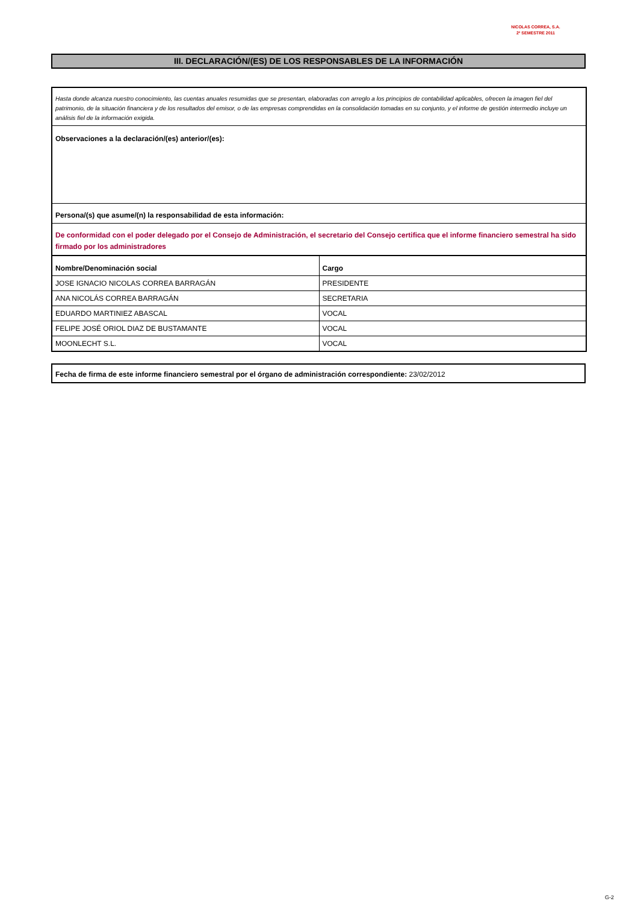NICOLAS CORREA, S.A.
2º SEMESTRE 2011
III. DECLARACIÓN/(ES) DE LOS RESPONSABLES DE LA INFORMACIÓN
Hasta donde alcanza nuestro conocimiento, las cuentas anuales resumidas que se presentan, elaboradas con arreglo a los principios de contabilidad aplicables, ofrecen la imagen fiel del patrimonio, de la situación financiera y de los resultados del emisor, o de las empresas comprendidas en la consolidación tomadas en su conjunto, y el informe de gestión intermedio incluye un análisis fiel de la información exigida.
Observaciones a la declaración/(es) anterior/(es):
Persona/(s) que asume/(n) la responsabilidad de esta información:
De conformidad con el poder delegado por el Consejo de Administración, el secretario del Consejo certifica que el informe financiero semestral ha sido firmado por los administradores
| Nombre/Denominación social | Cargo |
| --- | --- |
| JOSE IGNACIO NICOLAS CORREA BARRAGÁN | PRESIDENTE |
| ANA NICOLÁS CORREA BARRAGÁN | SECRETARIA |
| EDUARDO MARTINIEZ ABASCAL | VOCAL |
| FELIPE JOSÉ ORIOL DIAZ DE BUSTAMANTE | VOCAL |
| MOONLECHT S.L. | VOCAL |
Fecha de firma de este informe financiero semestral por el órgano de administración correspondiente: 23/02/2012
G-2